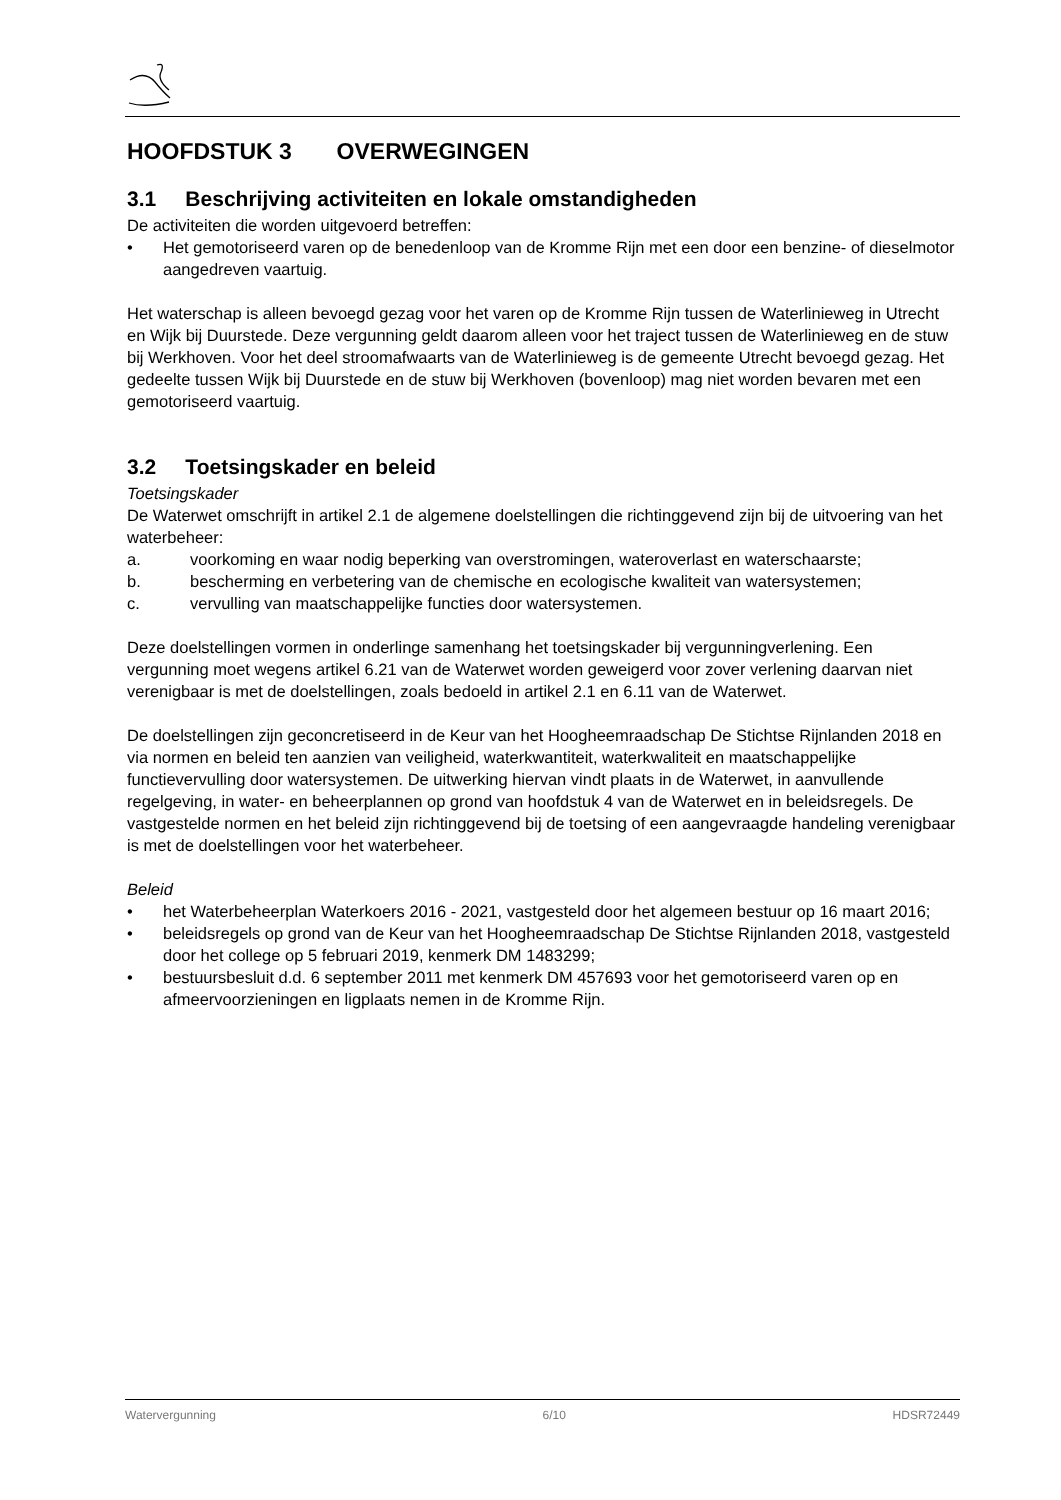HOOFDSTUK 3 OVERWEGINGEN
3.1 Beschrijving activiteiten en lokale omstandigheden
De activiteiten die worden uitgevoerd betreffen:
• Het gemotoriseerd varen op de benedenloop van de Kromme Rijn met een door een benzine- of dieselmotor aangedreven vaartuig.
Het waterschap is alleen bevoegd gezag voor het varen op de Kromme Rijn tussen de Waterlinieweg in Utrecht en Wijk bij Duurstede. Deze vergunning geldt daarom alleen voor het traject tussen de Waterlinieweg en de stuw bij Werkhoven. Voor het deel stroomafwaarts van de Waterlinieweg is de gemeente Utrecht bevoegd gezag. Het gedeelte tussen Wijk bij Duurstede en de stuw bij Werkhoven (bovenloop) mag niet worden bevaren met een gemotoriseerd vaartuig.
3.2 Toetsingskader en beleid
Toetsingskader
De Waterwet omschrijft in artikel 2.1 de algemene doelstellingen die richtinggevend zijn bij de uitvoering van het waterbeheer:
a. voorkoming en waar nodig beperking van overstromingen, wateroverlast en waterschaarste;
b. bescherming en verbetering van de chemische en ecologische kwaliteit van watersystemen;
c. vervulling van maatschappelijke functies door watersystemen.
Deze doelstellingen vormen in onderlinge samenhang het toetsingskader bij vergunningverlening. Een vergunning moet wegens artikel 6.21 van de Waterwet worden geweigerd voor zover verlening daarvan niet verenigbaar is met de doelstellingen, zoals bedoeld in artikel 2.1 en 6.11 van de Waterwet.
De doelstellingen zijn geconcretiseerd in de Keur van het Hoogheemraadschap De Stichtse Rijnlanden 2018 en via normen en beleid ten aanzien van veiligheid, waterkwantiteit, waterkwaliteit en maatschappelijke functievervulling door watersystemen. De uitwerking hiervan vindt plaats in de Waterwet, in aanvullende regelgeving, in water- en beheerplannen op grond van hoofdstuk 4 van de Waterwet en in beleidsregels. De vastgestelde normen en het beleid zijn richtinggevend bij de toetsing of een aangevraagde handeling verenigbaar is met de doelstellingen voor het waterbeheer.
Beleid
• het Waterbeheerplan Waterkoers 2016 - 2021, vastgesteld door het algemeen bestuur op 16 maart 2016;
• beleidsregels op grond van de Keur van het Hoogheemraadschap De Stichtse Rijnlanden 2018, vastgesteld door het college op 5 februari 2019, kenmerk DM 1483299;
• bestuursbesluit d.d. 6 september 2011 met kenmerk DM 457693 voor het gemotoriseerd varen op en afmeervoorzieningen en ligplaats nemen in de Kromme Rijn.
Watervergunning 6/10 HDSR72449